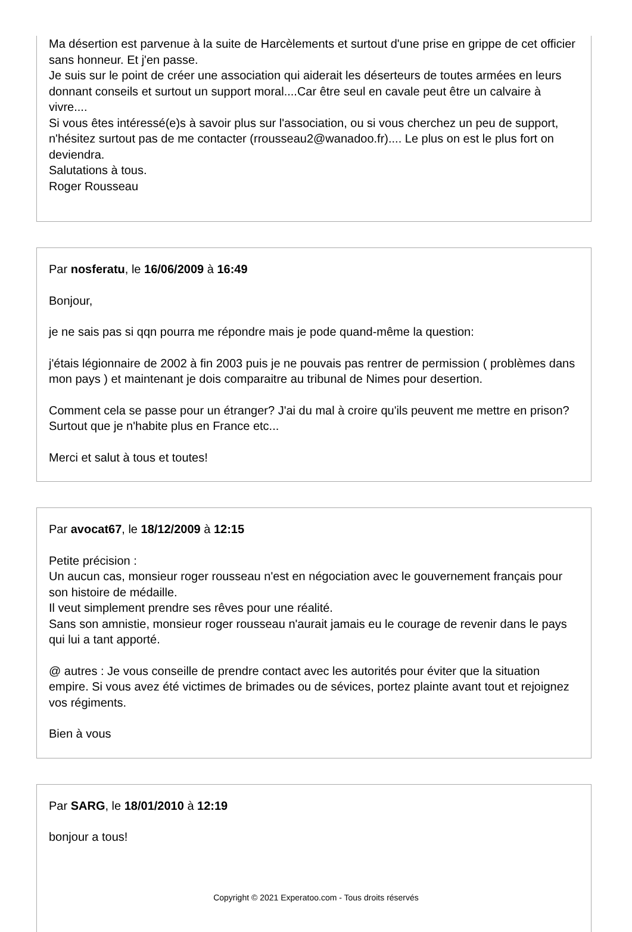Ma désertion est parvenue à la suite de Harcèlements et surtout d'une prise en grippe de cet officier sans honneur. Et j'en passe.
Je suis sur le point de créer une association qui aiderait les déserteurs de toutes armées en leurs donnant conseils et surtout un support moral....Car être seul en cavale peut être un calvaire à vivre....
Si vous êtes intéressé(e)s à savoir plus sur l'association, ou si vous cherchez un peu de support, n'hésitez surtout pas de me contacter (rrousseau2@wanadoo.fr).... Le plus on est le plus fort on deviendra.
Salutations à tous.
Roger Rousseau
Par nosferatu, le 16/06/2009 à 16:49
Bonjour,
je ne sais pas si qqn pourra me répondre mais je pode quand-même la question:
j'étais légionnaire de 2002 à fin 2003 puis je ne pouvais pas rentrer de permission ( problèmes dans mon pays ) et maintenant je dois comparaitre au tribunal de Nimes pour desertion.
Comment cela se passe pour un étranger? J'ai du mal à croire qu'ils peuvent me mettre en prison? Surtout que je n'habite plus en France etc...
Merci et salut à tous et toutes!
Par avocat67, le 18/12/2009 à 12:15
Petite précision :
Un aucun cas, monsieur roger rousseau n'est en négociation avec le gouvernement français pour son histoire de médaille.
Il veut simplement prendre ses rêves pour une réalité.
Sans son amnistie, monsieur roger rousseau n'aurait jamais eu le courage de revenir dans le pays qui lui a tant apporté.
@ autres : Je vous conseille de prendre contact avec les autorités pour éviter que la situation empire. Si vous avez été victimes de brimades ou de sévices, portez plainte avant tout et rejoignez vos régiments.
Bien à vous
Par SARG, le 18/01/2010 à 12:19
bonjour a tous!
Copyright © 2021 Experatoo.com - Tous droits réservés